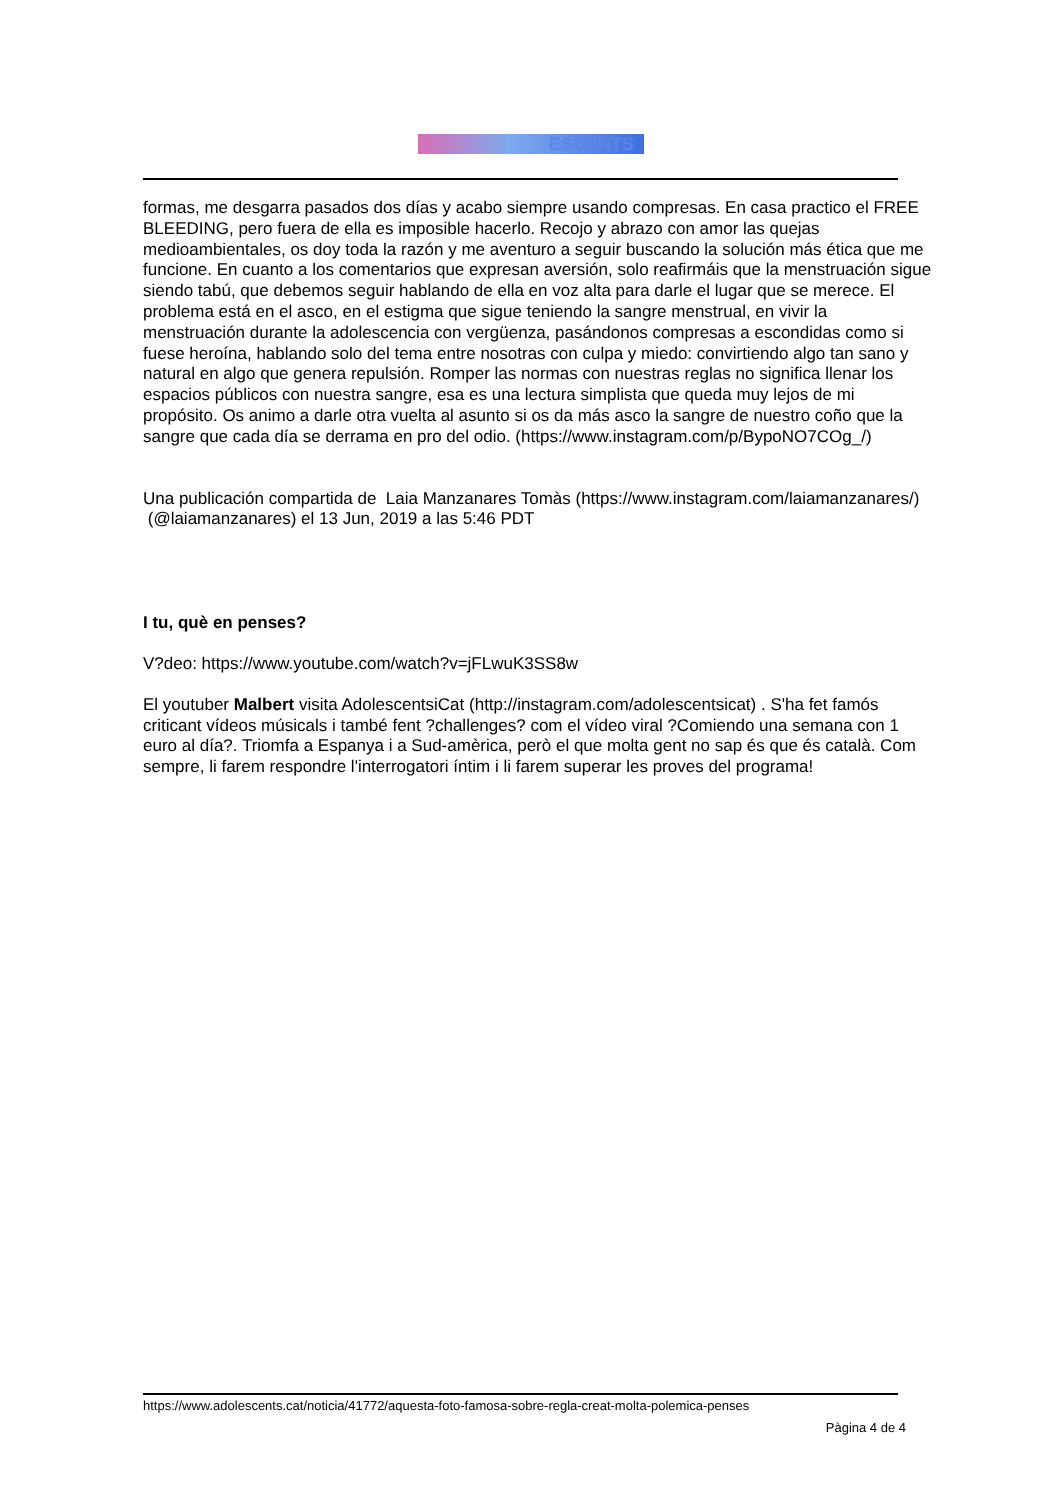ESCENTS
formas, me desgarra pasados dos días y acabo siempre usando compresas. En casa practico el FREE BLEEDING, pero fuera de ella es imposible hacerlo. Recojo y abrazo con amor las quejas medioambientales, os doy toda la razón y me aventuro a seguir buscando la solución más ética que me funcione. En cuanto a los comentarios que expresan aversión, solo reafirmáis que la menstruación sigue siendo tabú, que debemos seguir hablando de ella en voz alta para darle el lugar que se merece. El problema está en el asco, en el estigma que sigue teniendo la sangre menstrual, en vivir la menstruación durante la adolescencia con vergüenza, pasándonos compresas a escondidas como si fuese heroína, hablando solo del tema entre nosotras con culpa y miedo: convirtiendo algo tan sano y natural en algo que genera repulsión. Romper las normas con nuestras reglas no significa llenar los espacios públicos con nuestra sangre, esa es una lectura simplista que queda muy lejos de mi propósito. Os animo a darle otra vuelta al asunto si os da más asco la sangre de nuestro coño que la sangre que cada día se derrama en pro del odio. (https://www.instagram.com/p/BypoNO7COg_/)
Una publicación compartida de Laia Manzanares Tomàs (https://www.instagram.com/laiamanzanares/) (@laiamanzanares) el 13 Jun, 2019 a las 5:46 PDT
I tu, què en penses?
V?deo: https://www.youtube.com/watch?v=jFLwuK3SS8w
El youtuber Malbert visita AdolescentsiCat (http://instagram.com/adolescentsicat) . S'ha fet famós criticant vídeos músicals i també fent ?challenges? com el vídeo viral ?Comiendo una semana con 1 euro al día?. Triomfa a Espanya i a Sud-amèrica, però el que molta gent no sap és que és català. Com sempre, li farem respondre l'interrogatori íntim i li farem superar les proves del programa!
https://www.adolescents.cat/noticia/41772/aquesta-foto-famosa-sobre-regla-creat-molta-polemica-penses
Pàgina 4 de 4